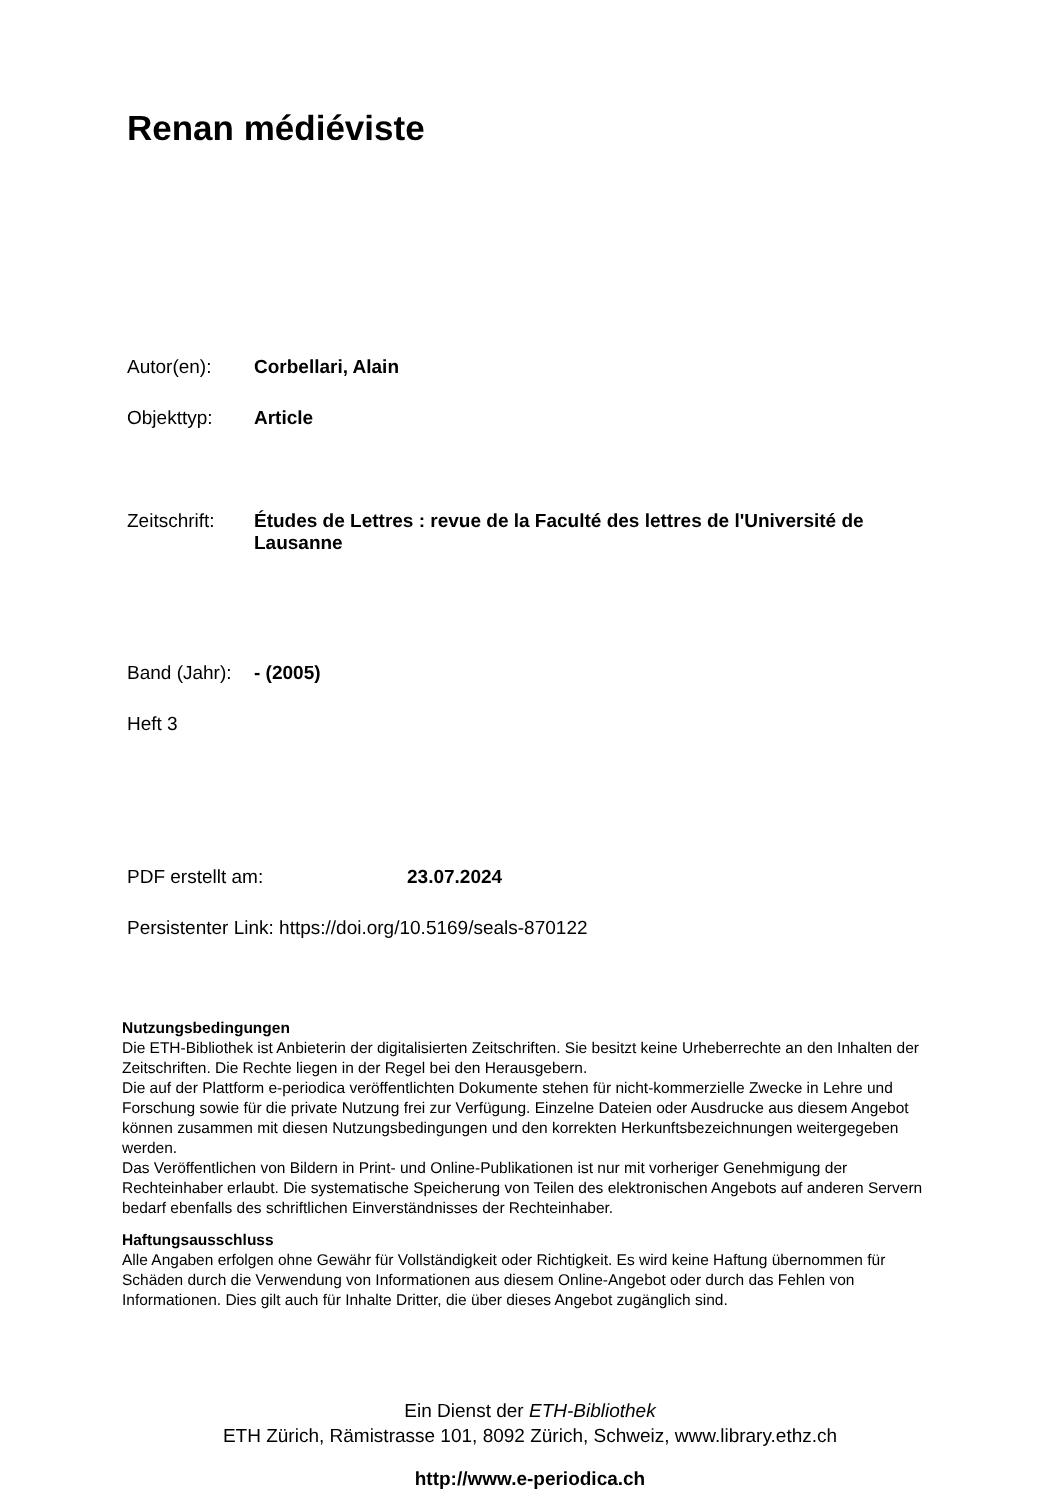Renan médiéviste
Autor(en): Corbellari, Alain
Objekttyp: Article
Zeitschrift: Études de Lettres : revue de la Faculté des lettres de l'Université de Lausanne
Band (Jahr): - (2005)
Heft 3
PDF erstellt am: 23.07.2024
Persistenter Link: https://doi.org/10.5169/seals-870122
Nutzungsbedingungen
Die ETH-Bibliothek ist Anbieterin der digitalisierten Zeitschriften. Sie besitzt keine Urheberrechte an den Inhalten der Zeitschriften. Die Rechte liegen in der Regel bei den Herausgebern.
Die auf der Plattform e-periodica veröffentlichten Dokumente stehen für nicht-kommerzielle Zwecke in Lehre und Forschung sowie für die private Nutzung frei zur Verfügung. Einzelne Dateien oder Ausdrucke aus diesem Angebot können zusammen mit diesen Nutzungsbedingungen und den korrekten Herkunftsbezeichnungen weitergegeben werden.
Das Veröffentlichen von Bildern in Print- und Online-Publikationen ist nur mit vorheriger Genehmigung der Rechteinhaber erlaubt. Die systematische Speicherung von Teilen des elektronischen Angebots auf anderen Servern bedarf ebenfalls des schriftlichen Einverständnisses der Rechteinhaber.
Haftungsausschluss
Alle Angaben erfolgen ohne Gewähr für Vollständigkeit oder Richtigkeit. Es wird keine Haftung übernommen für Schäden durch die Verwendung von Informationen aus diesem Online-Angebot oder durch das Fehlen von Informationen. Dies gilt auch für Inhalte Dritter, die über dieses Angebot zugänglich sind.
Ein Dienst der ETH-Bibliothek
ETH Zürich, Rämistrasse 101, 8092 Zürich, Schweiz, www.library.ethz.ch
http://www.e-periodica.ch